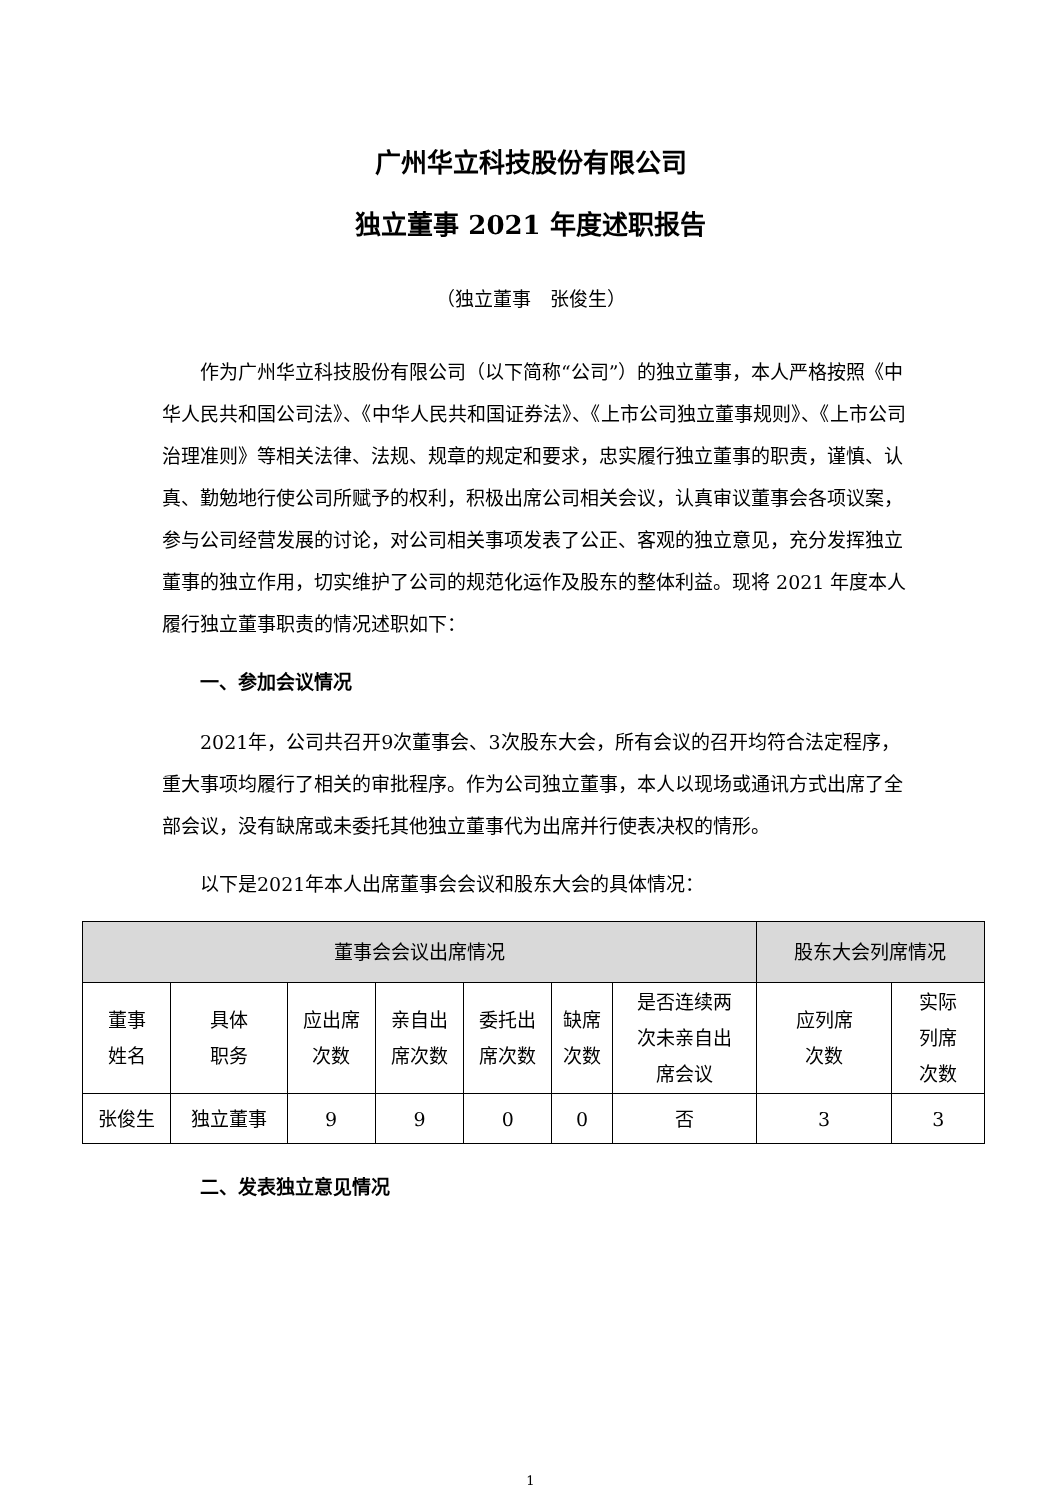广州华立科技股份有限公司
独立董事 2021 年度述职报告
（独立董事　张俊生）
作为广州华立科技股份有限公司（以下简称“公司”）的独立董事，本人严格按照《中华人民共和国公司法》、《中华人民共和国证券法》、《上市公司独立董事规则》、《上市公司治理准则》等相关法律、法规、规章的规定和要求，忠实履行独立董事的职责，谨慎、认真、勤勉地行使公司所赋予的权利，积极出席公司相关会议，认真审议董事会各项议案，参与公司经营发展的讨论，对公司相关事项发表了公正、客观的独立意见，充分发挥独立董事的独立作用，切实维护了公司的规范化运作及股东的整体利益。现将 2021 年度本人履行独立董事职责的情况述职如下：
一、参加会议情况
2021年，公司共召开9次董事会、3次股东大会，所有会议的召开均符合法定程序，重大事项均履行了相关的审批程序。作为公司独立董事，本人以现场或通讯方式出席了全部会议，没有缺席或未委托其他独立董事代为出席并行使表决权的情形。
以下是2021年本人出席董事会会议和股东大会的具体情况：
| 董事会会议出席情况 | | | | | | | 股东大会列席情况 | |
| --- | --- | --- | --- | --- | --- | --- | --- | --- |
| 董事 姓名 | 具体 职务 | 应出席 次数 | 亲自出 席次数 | 委托出 席次数 | 缺席 次数 | 是否连续两 次未亲自出 席会议 | 应列席 次数 | 实际 列席 次数 |
| 张俊生 | 独立董事 | 9 | 9 | 0 | 0 | 否 | 3 | 3 |
二、发表独立意见情况
1